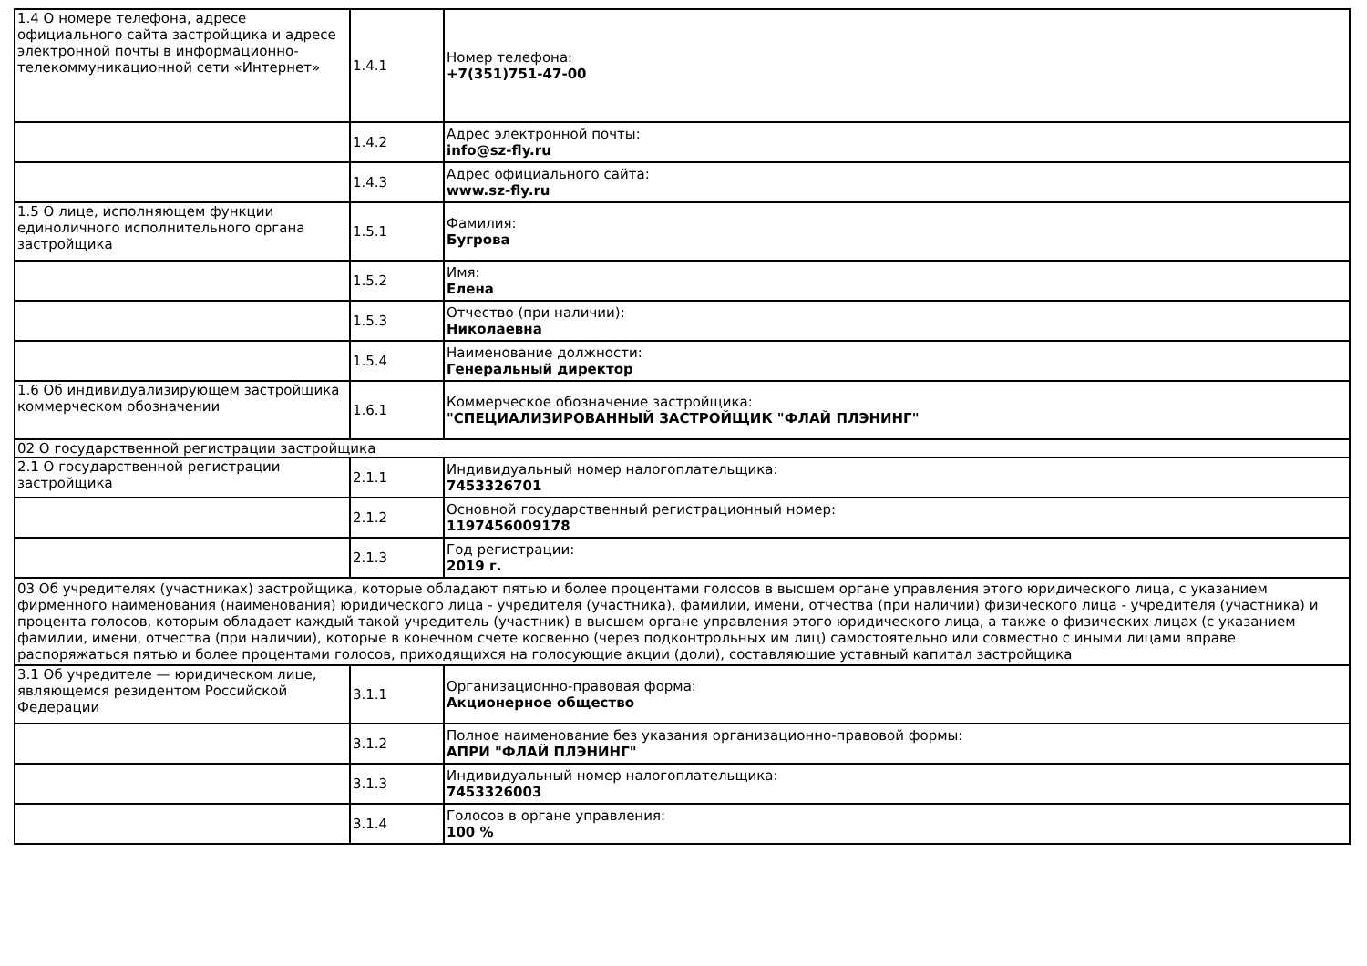| 1.4 О номере телефона, адресе официального сайта застройщика и адресе электронной почты в информационно-телекоммуникационной сети «Интернет» | 1.4.1 | Номер телефона: +7(351)751-47-00 |
| | 1.4.2 | Адрес электронной почты: info@sz-fly.ru |
| | 1.4.3 | Адрес официального сайта: www.sz-fly.ru |
| 1.5 О лице, исполняющем функции единоличного исполнительного органа застройщика | 1.5.1 | Фамилия: Бугрова |
| | 1.5.2 | Имя: Елена |
| | 1.5.3 | Отчество (при наличии): Николаевна |
| | 1.5.4 | Наименование должности: Генеральный директор |
| 1.6 Об индивидуализирующем застройщика коммерческом обозначении | 1.6.1 | Коммерческое обозначение застройщика: "СПЕЦИАЛИЗИРОВАННЫЙ ЗАСТРОЙЩИК "ФЛАЙ ПЛЭНИНГ" |
| 02 О государственной регистрации застройщика | | |
| 2.1 О государственной регистрации застройщика | 2.1.1 | Индивидуальный номер налогоплательщика: 7453326701 |
| | 2.1.2 | Основной государственный регистрационный номер: 1197456009178 |
| | 2.1.3 | Год регистрации: 2019 г. |
| 03 Об учредителях (участниках) застройщика, которые обладают пятью и более процентами голосов в высшем органе управления этого юридического лица, с указанием фирменного наименования (наименования) юридического лица - учредителя (участника), фамилии, имени, отчества (при наличии) физического лица - учредителя (участника) и процента голосов, которым обладает каждый такой учредитель (участник) в высшем органе управления этого юридического лица, а также о физических лицах (с указанием фамилии, имени, отчества (при наличии), которые в конечном счете косвенно (через подконтрольных им лиц) самостоятельно или совместно с иными лицами вправе распоряжаться пятью и более процентами голосов, приходящихся на голосующие акции (доли), составляющие уставный капитал застройщика | | |
| 3.1 Об учредителе — юридическом лице, являющемся резидентом Российской Федерации | 3.1.1 | Организационно-правовая форма: Акционерное общество |
| | 3.1.2 | Полное наименование без указания организационно-правовой формы: АПРИ "ФЛАЙ ПЛЭНИНГ" |
| | 3.1.3 | Индивидуальный номер налогоплательщика: 7453326003 |
| | 3.1.4 | Голосов в органе управления: 100 % |